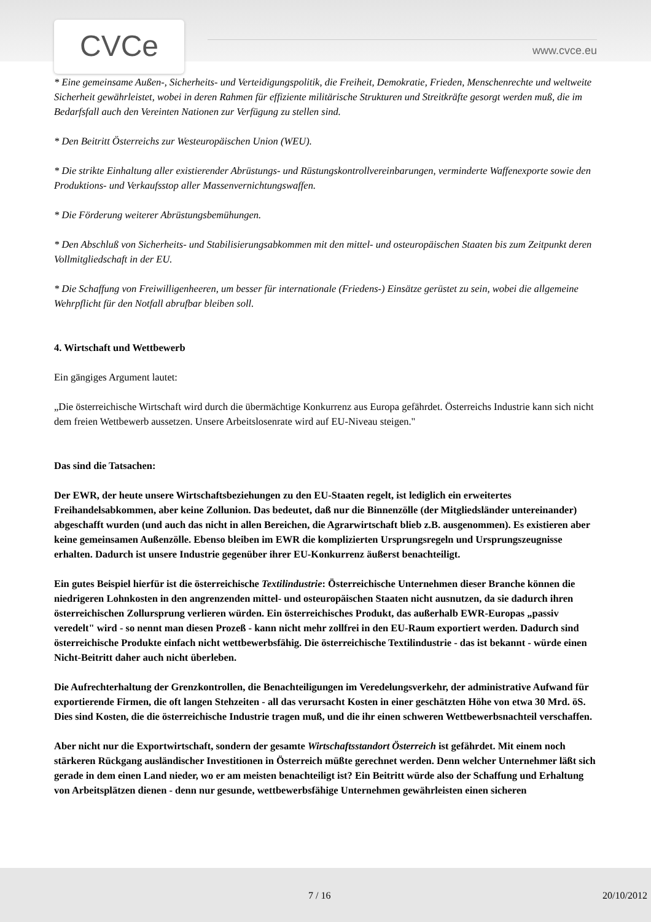CVCe www.cvce.eu
* Eine gemeinsame Außen-, Sicherheits- und Verteidigungspolitik, die Freiheit, Demokratie, Frieden, Menschenrechte und weltweite Sicherheit gewährleistet, wobei in deren Rahmen für effiziente militärische Strukturen und Streitkräfte gesorgt werden muß, die im Bedarfsfall auch den Vereinten Nationen zur Verfügung zu stellen sind.
* Den Beitritt Österreichs zur Westeuropäischen Union (WEU).
* Die strikte Einhaltung aller existierender Abrüstungs- und Rüstungskontrollvereinbarungen, verminderte Waffenexporte sowie den Produktions- und Verkaufsstop aller Massenvernichtungswaffen.
* Die Förderung weiterer Abrüstungsbemühungen.
* Den Abschluß von Sicherheits- und Stabilisierungsabkommen mit den mittel- und osteuropäischen Staaten bis zum Zeitpunkt deren Vollmitgliedschaft in der EU.
* Die Schaffung von Freiwilligenheeren, um besser für internationale (Friedens-) Einsätze gerüstet zu sein, wobei die allgemeine Wehrpflicht für den Notfall abrufbar bleiben soll.
4. Wirtschaft und Wettbewerb
Ein gängiges Argument lautet:
„Die österreichische Wirtschaft wird durch die übermächtige Konkurrenz aus Europa gefährdet. Österreichs Industrie kann sich nicht dem freien Wettbewerb aussetzen. Unsere Arbeitslosenrate wird auf EU-Niveau steigen."
Das sind die Tatsachen:
Der EWR, der heute unsere Wirtschaftsbeziehungen zu den EU-Staaten regelt, ist lediglich ein erweitertes Freihandelsabkommen, aber keine Zollunion. Das bedeutet, daß nur die Binnenzölle (der Mitgliedsländer untereinander) abgeschafft wurden (und auch das nicht in allen Bereichen, die Agrarwirtschaft blieb z.B. ausgenommen). Es existieren aber keine gemeinsamen Außenzölle. Ebenso bleiben im EWR die komplizierten Ursprungsregeln und Ursprungszeugnisse erhalten. Dadurch ist unsere Industrie gegenüber ihrer EU-Konkurrenz äußerst benachteiligt.
Ein gutes Beispiel hierfür ist die österreichische Textilindustrie: Österreichische Unternehmen dieser Branche können die niedrigeren Lohnkosten in den angrenzenden mittel- und osteuropäischen Staaten nicht ausnutzen, da sie dadurch ihren österreichischen Zollursprung verlieren würden. Ein österreichisches Produkt, das außerhalb EWR-Europas „passiv veredelt" wird - so nennt man diesen Prozeß - kann nicht mehr zollfrei in den EU-Raum exportiert werden. Dadurch sind österreichische Produkte einfach nicht wettbewerbsfähig. Die österreichische Textilindustrie - das ist bekannt - würde einen Nicht-Beitritt daher auch nicht überleben.
Die Aufrechterhaltung der Grenzkontrollen, die Benachteiligungen im Veredelungsverkehr, der administrative Aufwand für exportierende Firmen, die oft langen Stehzeiten - all das verursacht Kosten in einer geschätzten Höhe von etwa 30 Mrd. öS. Dies sind Kosten, die die österreichische Industrie tragen muß, und die ihr einen schweren Wettbewerbsnachteil verschaffen.
Aber nicht nur die Exportwirtschaft, sondern der gesamte Wirtschaftsstandort Österreich ist gefährdet. Mit einem noch stärkeren Rückgang ausländischer Investitionen in Österreich müßte gerechnet werden. Denn welcher Unternehmer läßt sich gerade in dem einen Land nieder, wo er am meisten benachteiligt ist? Ein Beitritt würde also der Schaffung und Erhaltung von Arbeitsplätzen dienen - denn nur gesunde, wettbewerbsfähige Unternehmen gewährleisten einen sicheren
7 / 16 20/10/2012